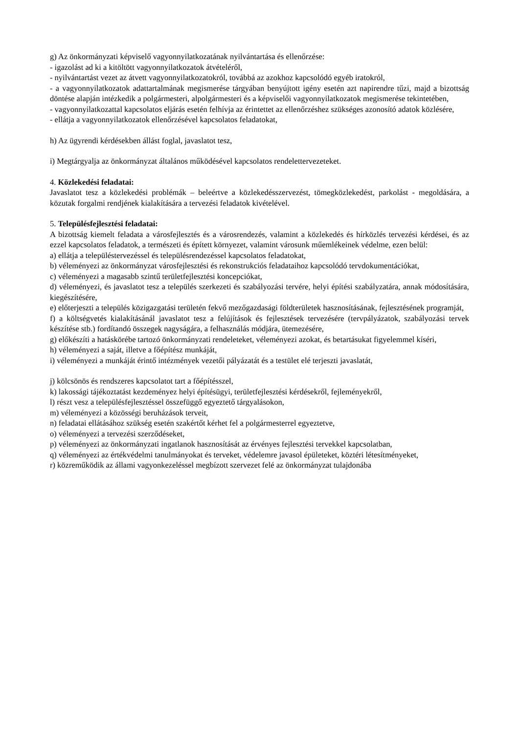g) Az önkormányzati képviselő vagyonnyilatkozatának nyilvántartása és ellenőrzése:
- igazolást ad ki a kitöltött vagyonnyilatkozatok átvételéről,
- nyilvántartást vezet az átvett vagyonnyilatkozatokról, továbbá az azokhoz kapcsolódó egyéb iratokról,
- a vagyonnyilatkozatok adattartalmának megismerése tárgyában benyújtott igény esetén azt napirendre tűzi, majd a bizottság döntése alapján intézkedik a polgármesteri, alpolgármesteri és a képviselői vagyonnyilatkozatok megismerése tekintetében,
- vagyonnyilatkozattal kapcsolatos eljárás esetén felhívja az érintettet az ellenőrzéshez szükséges azonosító adatok közlésére,
- ellátja a vagyonnyilatkozatok ellenőrzésével kapcsolatos feladatokat,
h) Az ügyrendi kérdésekben állást foglal, javaslatot tesz,
i) Megtárgyalja az önkormányzat általános működésével kapcsolatos rendelettervezeteket.
4. Közlekedési feladatai:
Javaslatot tesz a közlekedési problémák – beleértve a közlekedésszervezést, tömegközlekedést, parkolást - megoldására, a közutak forgalmi rendjének kialakítására a tervezési feladatok kivételével.
5. Településfejlesztési feladatai:
A bizottság kiemelt feladata a városfejlesztés és a városrendezés, valamint a közlekedés és hírközlés tervezési kérdései, és az ezzel kapcsolatos feladatok, a természeti és épített környezet, valamint városunk műemlékeinek védelme, ezen belül:
a) ellátja a településtervezéssel és településrendezéssel kapcsolatos feladatokat,
b) véleményezi az önkormányzat városfejlesztési és rekonstrukciós feladataihoz kapcsolódó tervdokumentációkat,
c) véleményezi a magasabb szintű területfejlesztési koncepciókat,
d) véleményezi, és javaslatot tesz a település szerkezeti és szabályozási tervére, helyi építési szabályzatára, annak módosítására, kiegészítésére,
e) előterjeszti a település közigazgatási területén fekvő mezőgazdasági földterületek hasznosításának, fejlesztésének programját,
f) a költségvetés kialakításánál javaslatot tesz a felújítások és fejlesztések tervezésére (tervpályázatok, szabályozási tervek készítése stb.) fordítandó összegek nagyságára, a felhasználás módjára, ütemezésére,
g) előkészíti a hatáskörébe tartozó önkormányzati rendeleteket, véleményezi azokat, és betartásukat figyelemmel kíséri,
h) véleményezi a saját, illetve a főépítész munkáját,
i) véleményezi a munkáját érintő intézmények vezetői pályázatát és a testület elé terjeszti javaslatát,
j) kölcsönös és rendszeres kapcsolatot tart a főépítésszel,
k) lakossági tájékoztatást kezdeményez helyi építésügyi, területfejlesztési kérdésekről, fejleményekről,
l) részt vesz a településfejlesztéssel összefüggő egyeztető tárgyalásokon,
m) véleményezi a közösségi beruházások terveit,
n) feladatai ellátásához szükség esetén szakértőt kérhet fel a polgármesterrel egyeztetve,
o) véleményezi a tervezési szerződéseket,
p) véleményezi az önkormányzati ingatlanok hasznosítását az érvényes fejlesztési tervekkel kapcsolatban,
q) véleményezi az értékvédelmi tanulmányokat és terveket, védelemre javasol épületeket, köztéri létesítményeket,
r) közreműködik az állami vagyonkezeléssel megbízott szervezet felé az önkormányzat tulajdonába